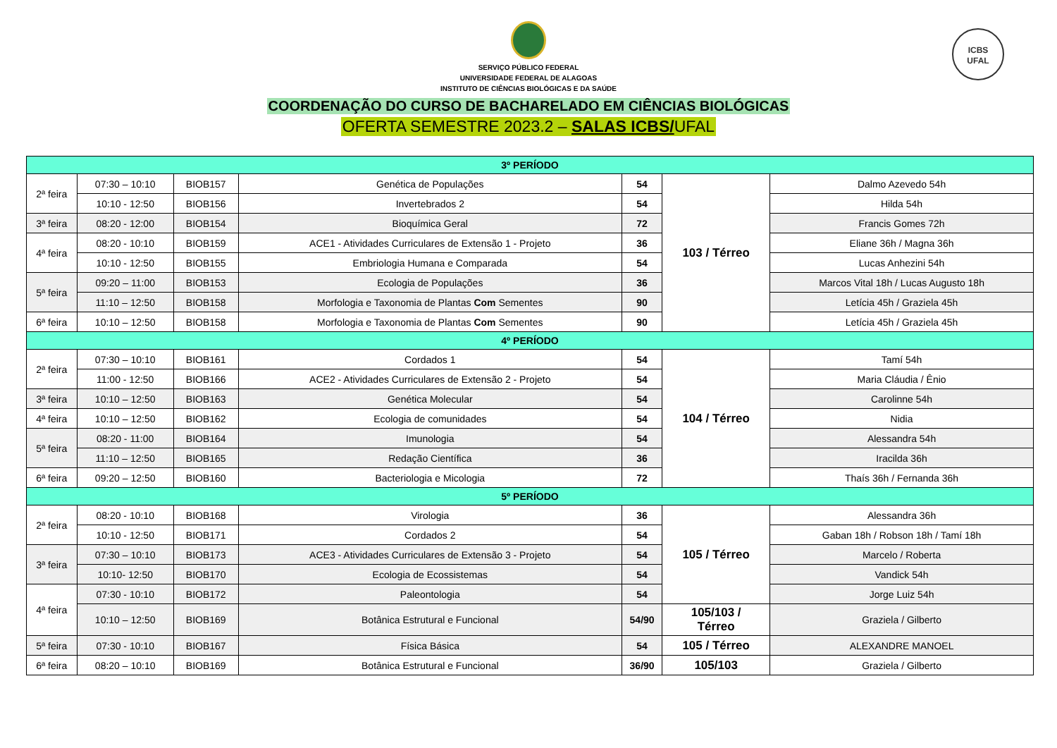SERVIÇO PÚBLICO FEDERAL
UNIVERSIDADE FEDERAL DE ALAGOAS
INSTITUTO DE CIÊNCIAS BIOLÓGICAS E DA SAÚDE
COORDENAÇÃO DO CURSO DE BACHARELADO EM CIÊNCIAS BIOLÓGICAS
OFERTA SEMESTRE 2023.2 – SALAS ICBS/UFAL
ICBS
UFAL
| 3º PERÍODO | | | | | | |
| --- | --- | --- | --- | --- | --- | --- |
| 2ª feira | 07:30 – 10:10 | BIOB157 | Genética de Populações | 54 | 103 / Térreo | Dalmo Azevedo 54h |
| | 10:10 - 12:50 | BIOB156 | Invertebrados 2 | 54 | | Hilda 54h |
| 3ª feira | 08:20 - 12:00 | BIOB154 | Bioquímica Geral | 72 | | Francis Gomes 72h |
| 4ª feira | 08:20 - 10:10 | BIOB159 | ACE1 - Atividades Curriculares de Extensão 1 - Projeto | 36 | | Eliane 36h / Magna 36h |
| | 10:10 - 12:50 | BIOB155 | Embriologia Humana e Comparada | 54 | | Lucas Anhezini 54h |
| 5ª feira | 09:20 – 11:00 | BIOB153 | Ecologia de Populações | 36 | | Marcos Vital 18h / Lucas Augusto 18h |
| | 11:10 – 12:50 | BIOB158 | Morfologia e Taxonomia de Plantas Com Sementes | 90 | | Letícia 45h / Graziela 45h |
| 6ª feira | 10:10 – 12:50 | BIOB158 | Morfologia e Taxonomia de Plantas Com Sementes | 90 | | Letícia 45h / Graziela 45h |
| 4º PERÍODO | | | | | | |
| 2ª feira | 07:30 – 10:10 | BIOB161 | Cordados 1 | 54 | 104 / Térreo | Tamí 54h |
| | 11:00 - 12:50 | BIOB166 | ACE2 - Atividades Curriculares de Extensão 2 - Projeto | 54 | | Maria Cláudia / Ênio |
| 3ª feira | 10:10 – 12:50 | BIOB163 | Genética Molecular | 54 | | Carolinne 54h |
| 4ª feira | 10:10 – 12:50 | BIOB162 | Ecologia de comunidades | 54 | | Nidia |
| 5ª feira | 08:20 - 11:00 | BIOB164 | Imunologia | 54 | | Alessandra 54h |
| | 11:10 – 12:50 | BIOB165 | Redação Científica | 36 | | Iracilda 36h |
| 6ª feira | 09:20 – 12:50 | BIOB160 | Bacteriologia e Micologia | 72 | | Thaís 36h / Fernanda 36h |
| 5º PERÍODO | | | | | | |
| 2ª feira | 08:20 - 10:10 | BIOB168 | Virologia | 36 | 105 / Térreo | Alessandra 36h |
| | 10:10 - 12:50 | BIOB171 | Cordados 2 | 54 | | Gaban 18h / Robson 18h / Tamí 18h |
| 3ª feira | 07:30 – 10:10 | BIOB173 | ACE3 - Atividades Curriculares de Extensão 3 - Projeto | 54 | | Marcelo / Roberta |
| | 10:10- 12:50 | BIOB170 | Ecologia de Ecossistemas | 54 | | Vandick 54h |
| 4ª feira | 07:30 - 10:10 | BIOB172 | Paleontologia | 54 | | Jorge Luiz 54h |
| | 10:10 – 12:50 | BIOB169 | Botânica Estrutural e Funcional | 54/90 | 105/103 / Térreo | Graziela / Gilberto |
| 5ª feira | 07:30 - 10:10 | BIOB167 | Física Básica | 54 | 105 / Térreo | ALEXANDRE MANOEL |
| 6ª feira | 08:20 – 10:10 | BIOB169 | Botânica Estrutural e Funcional | 36/90 | 105/103 | Graziela / Gilberto |